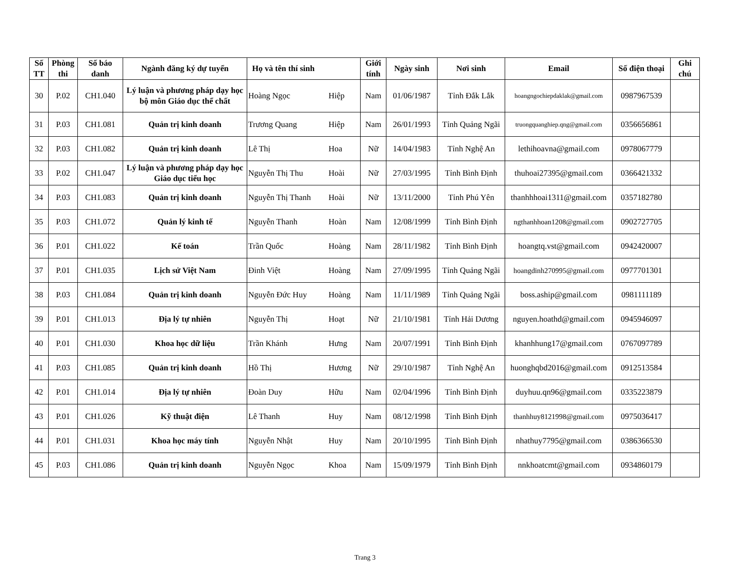| Số TT | Phòng thi | Số báo danh | Ngành đăng ký dự tuyển | Họ và tên thí sinh | | Giới tính | Ngày sinh | Nơi sinh | Email | Số điện thoại | Ghi chú |
| --- | --- | --- | --- | --- | --- | --- | --- | --- | --- | --- | --- |
| 30 | P.02 | CH1.040 | Lý luận và phương pháp dạy học bộ môn Giáo dục thể chất | Hoàng Ngọc | Hiệp | Nam | 01/06/1987 | Tỉnh Đắk Lắk | hoangngochiepdaklak@gmail.com | 0987967539 | |
| 31 | P.03 | CH1.081 | Quản trị kinh doanh | Trương Quang | Hiệp | Nam | 26/01/1993 | Tỉnh Quảng Ngãi | truongquanghiep.qng@gmail.com | 0356656861 | |
| 32 | P.03 | CH1.082 | Quản trị kinh doanh | Lê Thị | Hoa | Nữ | 14/04/1983 | Tỉnh Nghệ An | lethihoavna@gmail.com | 0978067779 | |
| 33 | P.02 | CH1.047 | Lý luận và phương pháp dạy học Giáo dục tiểu học | Nguyễn Thị Thu | Hoài | Nữ | 27/03/1995 | Tỉnh Bình Định | thuhoai27395@gmail.com | 0366421332 | |
| 34 | P.03 | CH1.083 | Quản trị kinh doanh | Nguyễn Thị Thanh | Hoài | Nữ | 13/11/2000 | Tỉnh Phú Yên | thanhhhoai1311@gmail.com | 0357182780 | |
| 35 | P.03 | CH1.072 | Quản lý kinh tế | Nguyễn Thanh | Hoàn | Nam | 12/08/1999 | Tỉnh Bình Định | ngthanhhoan1208@gmail.com | 0902727705 | |
| 36 | P.01 | CH1.022 | Kế toán | Trần Quốc | Hoàng | Nam | 28/11/1982 | Tỉnh Bình Định | hoangtq.vst@gmail.com | 0942420007 | |
| 37 | P.01 | CH1.035 | Lịch sử Việt Nam | Đinh Việt | Hoàng | Nam | 27/09/1995 | Tỉnh Quảng Ngãi | hoangdinh270995@gmail.com | 0977701301 | |
| 38 | P.03 | CH1.084 | Quản trị kinh doanh | Nguyễn Đức Huy | Hoàng | Nam | 11/11/1989 | Tỉnh Quảng Ngãi | boss.aship@gmail.com | 0981111189 | |
| 39 | P.01 | CH1.013 | Địa lý tự nhiên | Nguyễn Thị | Hoạt | Nữ | 21/10/1981 | Tỉnh Hải Dương | nguyen.hoathd@gmail.com | 0945946097 | |
| 40 | P.01 | CH1.030 | Khoa học dữ liệu | Trần Khánh | Hưng | Nam | 20/07/1991 | Tỉnh Bình Định | khanhhung17@gmail.com | 0767097789 | |
| 41 | P.03 | CH1.085 | Quản trị kinh doanh | Hồ Thị | Hương | Nữ | 29/10/1987 | Tỉnh Nghệ An | huonghqbd2016@gmail.com | 0912513584 | |
| 42 | P.01 | CH1.014 | Địa lý tự nhiên | Đoàn Duy | Hữu | Nam | 02/04/1996 | Tỉnh Bình Định | duyhuu.qn96@gmail.com | 0335223879 | |
| 43 | P.01 | CH1.026 | Kỹ thuật điện | Lê Thanh | Huy | Nam | 08/12/1998 | Tỉnh Bình Định | thanhhuy8121998@gmail.com | 0975036417 | |
| 44 | P.01 | CH1.031 | Khoa học máy tính | Nguyễn Nhật | Huy | Nam | 20/10/1995 | Tỉnh Bình Định | nhathuy7795@gmail.com | 0386366530 | |
| 45 | P.03 | CH1.086 | Quản trị kinh doanh | Nguyễn Ngọc | Khoa | Nam | 15/09/1979 | Tỉnh Bình Định | nnkhoatcmt@gmail.com | 0934860179 | |
Trang 3